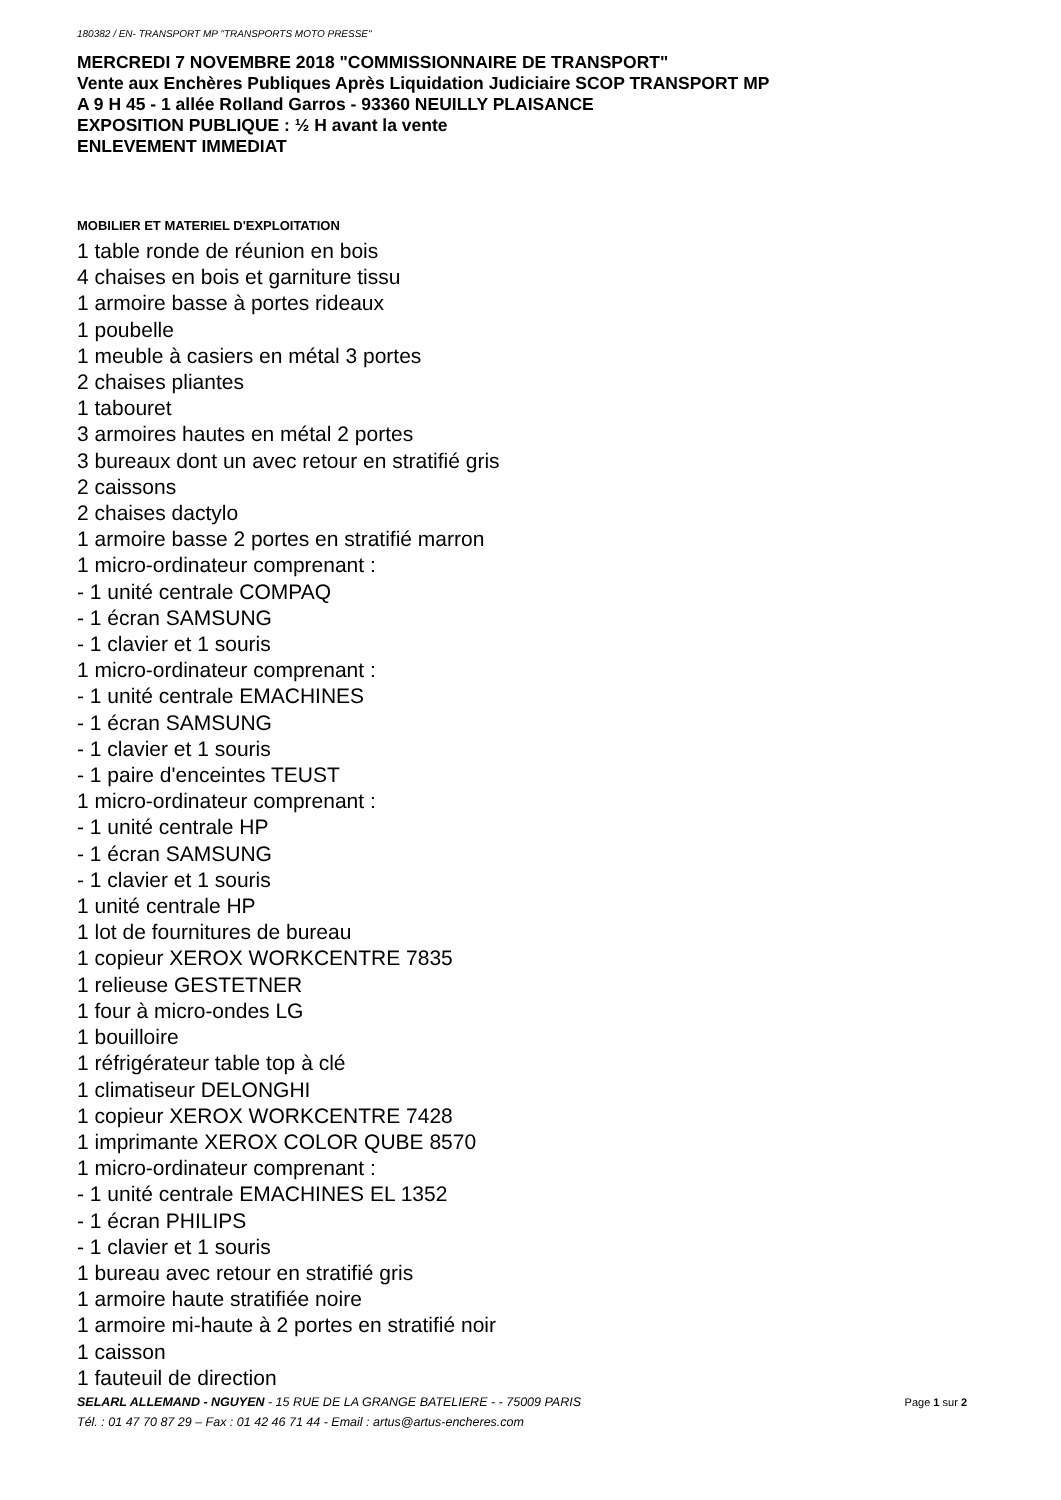180382 / EN- TRANSPORT MP "TRANSPORTS MOTO PRESSE"
MERCREDI 7 NOVEMBRE 2018 "COMMISSIONNAIRE DE TRANSPORT"
Vente aux Enchères Publiques Après Liquidation Judiciaire SCOP TRANSPORT MP
A 9 H 45 - 1 allée Rolland Garros - 93360 NEUILLY PLAISANCE
EXPOSITION PUBLIQUE : ½ H avant la vente
ENLEVEMENT IMMEDIAT
MOBILIER ET MATERIEL D'EXPLOITATION
1 table ronde de réunion en bois
4 chaises en bois et garniture tissu
1 armoire basse à portes rideaux
1 poubelle
1 meuble à casiers en métal 3 portes
2 chaises pliantes
1 tabouret
3 armoires hautes en métal 2 portes
3 bureaux dont un avec retour en stratifié gris
2 caissons
2 chaises dactylo
1 armoire basse 2 portes en stratifié marron
1 micro-ordinateur comprenant :
- 1 unité centrale COMPAQ
- 1 écran SAMSUNG
- 1 clavier et 1 souris
1 micro-ordinateur comprenant :
- 1 unité centrale EMACHINES
- 1 écran SAMSUNG
- 1 clavier et 1 souris
- 1 paire d'enceintes TEUST
1 micro-ordinateur comprenant :
- 1 unité centrale HP
- 1 écran SAMSUNG
- 1 clavier et 1 souris
1 unité centrale HP
1 lot de fournitures de bureau
1 copieur XEROX WORKCENTRE 7835
1 relieuse GESTETNER
1 four à micro-ondes LG
1 bouilloire
1 réfrigérateur table top à clé
1 climatiseur DELONGHI
1 copieur XEROX WORKCENTRE 7428
1 imprimante XEROX COLOR QUBE 8570
1 micro-ordinateur comprenant :
- 1 unité centrale EMACHINES EL 1352
- 1 écran PHILIPS
- 1 clavier et 1 souris
1 bureau avec retour en stratifié gris
1 armoire haute stratifiée noire
1 armoire mi-haute à 2 portes en stratifié noir
1 caisson
1 fauteuil de direction
Page 1 sur 2 SELARL ALLEMAND - NGUYEN - 15 RUE DE LA GRANGE BATELIERE - - 75009 PARIS
Tél. : 01 47 70 87 29 – Fax : 01 42 46 71 44 - Email : artus@artus-encheres.com